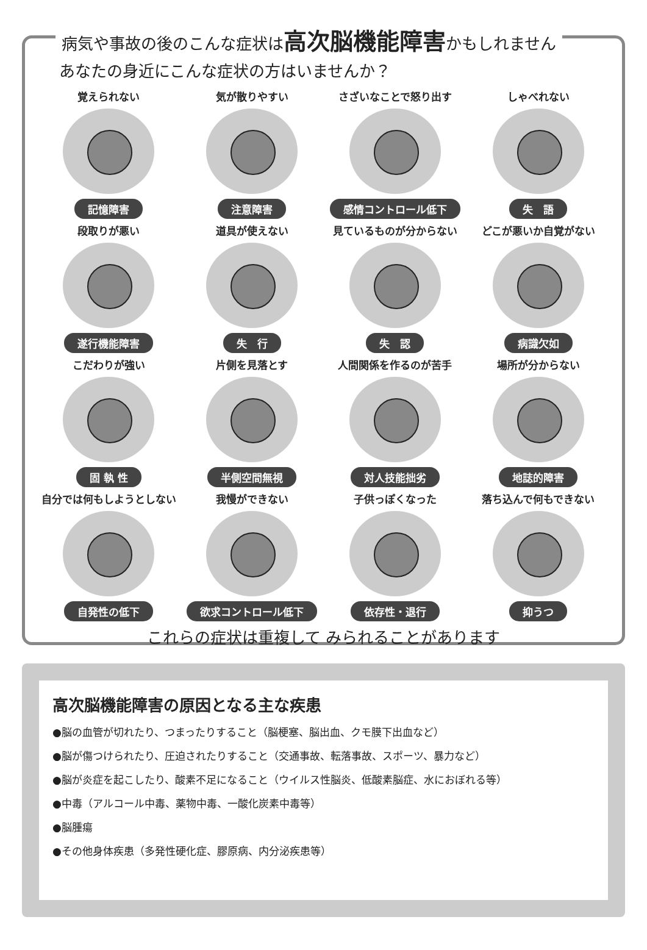病気や事故の後のこんな症状は高次脳機能障害かもしれません
あなたの身近にこんな症状の方はいませんか？
覚えられない
記憶障害
気が散りやすい
注意障害
さざいなことで怒り出す
感情コントロール低下
しゃべれない
失　語
段取りが悪い
遂行機能障害
道具が使えない
失　行
見ているものが分からない
失　認
どこが悪いか自覚がない
病識欠如
こだわりが強い
固 執 性
片側を見落とす
半側空間無視
人間関係を作るのが苦手
対人技能拙劣
場所が分からない
地誌的障害
自分では何もしようとしない
自発性の低下
我慢ができない
欲求コントロール低下
子供っぽくなった
依存性・退行
落ち込んで何もできない
抑うつ
これらの症状は重複して みられることがあります
高次脳機能障害の原因となる主な疾患
●脳の血管が切れたり、つまったりすること（脳梗塞、脳出血、クモ膜下出血など）
●脳が傷つけられたり、圧迫されたりすること（交通事故、転落事故、スポーツ、暴力など）
●脳が炎症を起こしたり、酸素不足になること（ウイルス性脳炎、低酸素脳症、水におぼれる等）
●中毒（アルコール中毒、薬物中毒、一酸化炭素中毒等）
●脳腫瘍
●その他身体疾患（多発性硬化症、膠原病、内分泌疾患等）